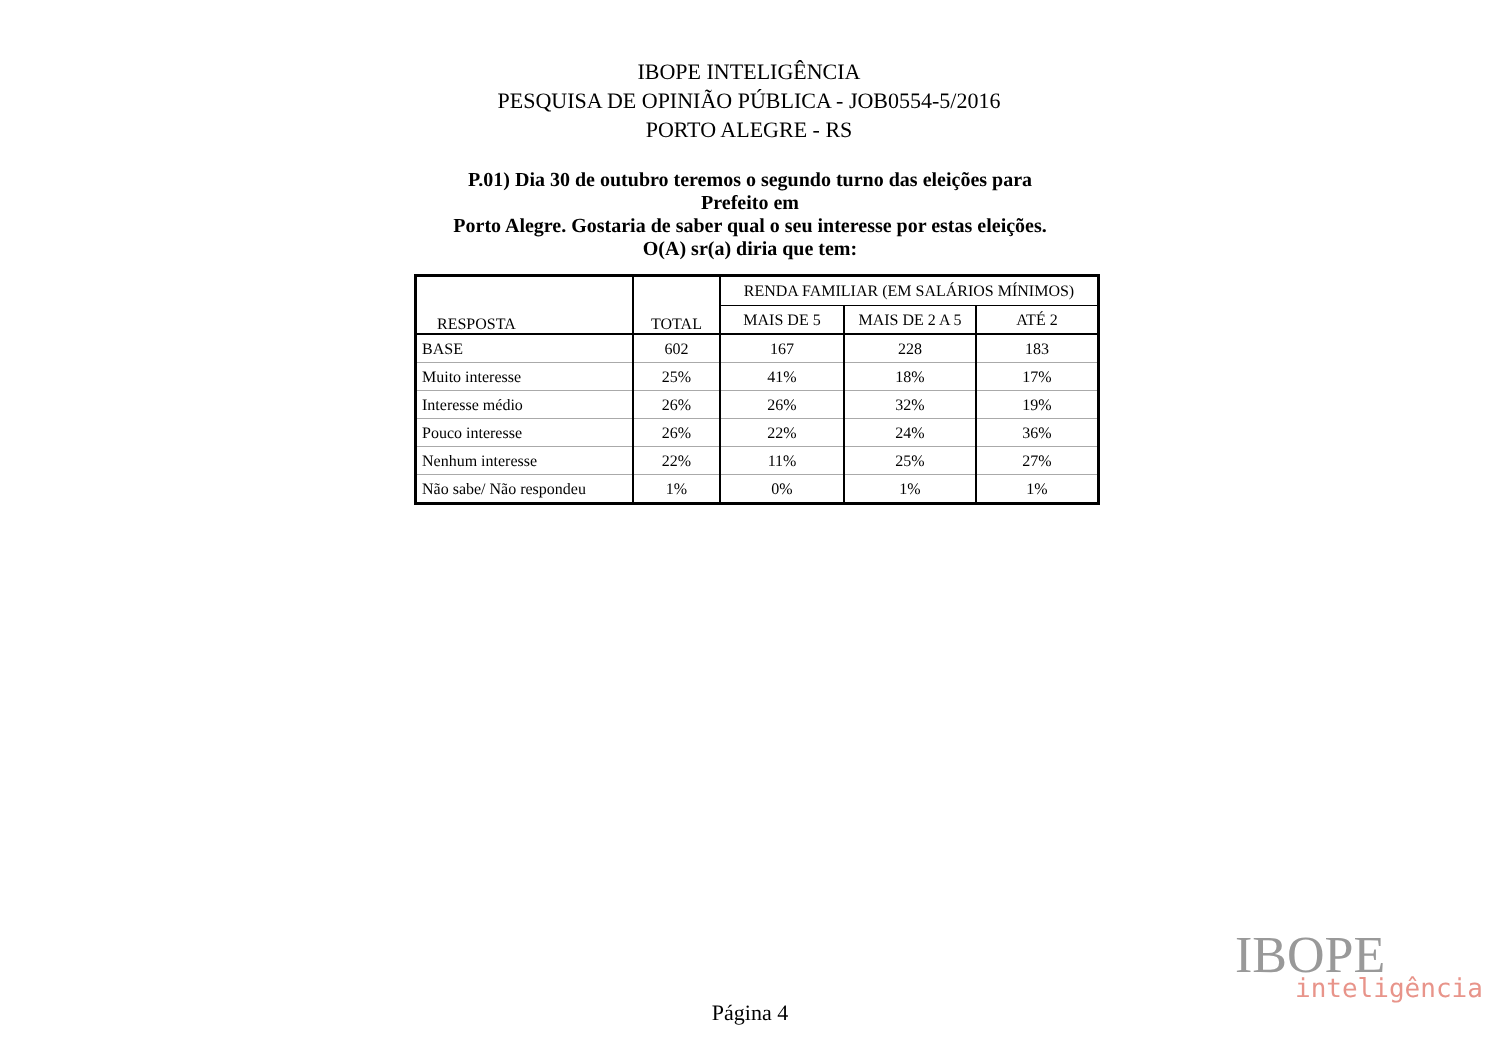IBOPE INTELIGÊNCIA
PESQUISA DE OPINIÃO PÚBLICA - JOB0554-5/2016
PORTO ALEGRE - RS
P.01) Dia 30 de outubro teremos o segundo turno das eleições para
Prefeito em
Porto Alegre. Gostaria de saber qual o seu interesse por estas eleições.
O(A) sr(a) diria que tem:
| RESPOSTA | TOTAL | RENDA FAMILIAR (EM SALÁRIOS MÍNIMOS) | | |
| --- | --- | --- | --- | --- |
| | | MAIS DE 5 | MAIS DE 2 A 5 | ATÉ 2 |
| BASE | 602 | 167 | 228 | 183 |
| Muito interesse | 25% | 41% | 18% | 17% |
| Interesse médio | 26% | 26% | 32% | 19% |
| Pouco interesse | 26% | 22% | 24% | 36% |
| Nenhum interesse | 22% | 11% | 25% | 27% |
| Não sabe/ Não respondeu | 1% | 0% | 1% | 1% |
IBOPE
inteligência
Página 4